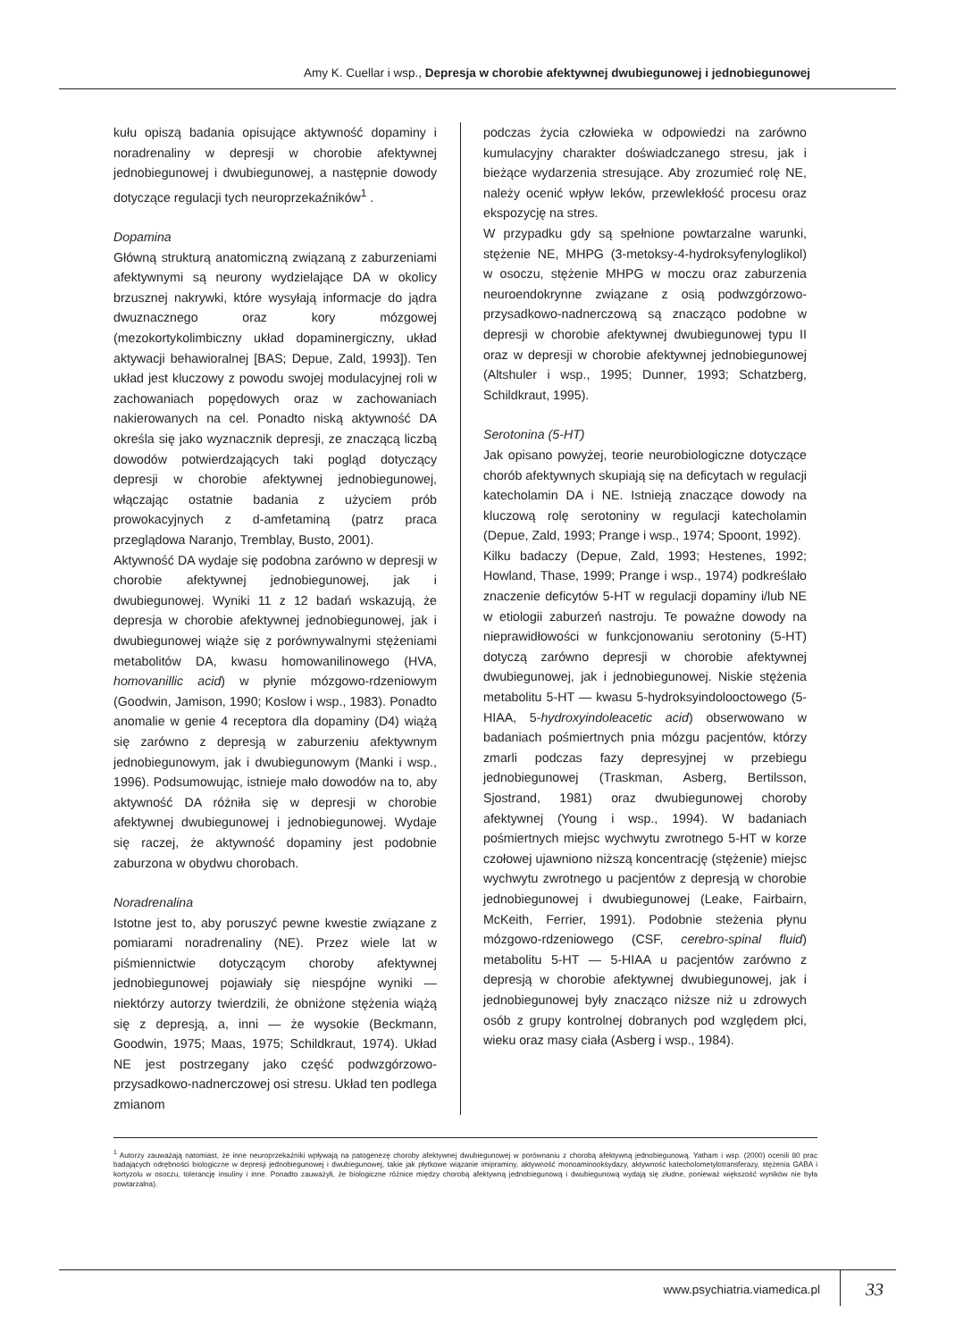Amy K. Cuellar i wsp., Depresja w chorobie afektywnej dwubiegunowej i jednobiegunowej
kułu opiszą badania opisujące aktywność dopaminy i noradrenaliny w depresji w chorobie afektywnej jednobiegunowej i dwubiegunowej, a następnie dowody dotyczące regulacji tych neuroprzekaźników<sup>1</sup> .
Dopamina
Główną strukturą anatomiczną związaną z zaburzeniami afektywnymi są neurony wydzielające DA w okolicy brzusznej nakrywki, które wysyłają informacje do jądra dwuznacznego oraz kory mózgowej (mezokortykolimbiczny układ dopaminergiczny, układ aktywacji behawioralnej [BAS; Depue, Zald, 1993]). Ten układ jest kluczowy z powodu swojej modulacyjnej roli w zachowaniach popędowych oraz w zachowaniach nakierowanych na cel. Ponadto niską aktywność DA określa się jako wyznacznik depresji, ze znaczącą liczbą dowodów potwierdzających taki pogląd dotyczący depresji w chorobie afektywnej jednobiegunowej, włączając ostatnie badania z użyciem prób prowokacyjnych z d-amfetaminą (patrz praca przeglądowa Naranjo, Tremblay, Busto, 2001).
Aktywność DA wydaje się podobna zarówno w depresji w chorobie afektywnej jednobiegunowej, jak i dwubiegunowej. Wyniki 11 z 12 badań wskazują, że depresja w chorobie afektywnej jednobiegunowej, jak i dwubiegunowej wiąże się z porównywalnymi stężeniami metabolitów DA, kwasu homowanilinowego (HVA, homovanillic acid) w płynie mózgowo-rdzeniowym (Goodwin, Jamison, 1990; Koslow i wsp., 1983). Ponadto anomalie w genie 4 receptora dla dopaminy (D4) wiążą się zarówno z depresją w zaburzeniu afektywnym jednobiegunowym, jak i dwubiegunowym (Manki i wsp., 1996). Podsumowując, istnieje mało dowodów na to, aby aktywność DA różniła się w depresji w chorobie afektywnej dwubiegunowej i jednobiegunowej. Wydaje się raczej, że aktywność dopaminy jest podobnie zaburzona w obydwu chorobach.
Noradrenalina
Istotne jest to, aby poruszyć pewne kwestie związane z pomiarami noradrenaliny (NE). Przez wiele lat w piśmiennictwie dotyczącym choroby afektywnej jednobiegunowej pojawiały się niespójne wyniki — niektórzy autorzy twierdzili, że obniżone stężenia wiążą się z depresją, a, inni — że wysokie (Beckmann, Goodwin, 1975; Maas, 1975; Schildkraut, 1974). Układ NE jest postrzegany jako część podwzgórzowo-przysadkowo-nadnerczowej osi stresu. Układ ten podlega zmianom
podczas życia człowieka w odpowiedzi na zarówno kumulacyjny charakter doświadczanego stresu, jak i bieżące wydarzenia stresujące. Aby zrozumieć rolę NE, należy ocenić wpływ leków, przewlekłość procesu oraz ekspozycję na stres.
W przypadku gdy są spełnione powtarzalne warunki, stężenie NE, MHPG (3-metoksy-4-hydroksyfenyloglikol) w osoczu, stężenie MHPG w moczu oraz zaburzenia neuroendokrynne związane z osią podwzgórzowo-przysadkowo-nadnerczową są znacząco podobne w depresji w chorobie afektywnej dwubiegunowej typu II oraz w depresji w chorobie afektywnej jednobiegunowej (Altshuler i wsp., 1995; Dunner, 1993; Schatzberg, Schildkraut, 1995).
Serotonina (5-HT)
Jak opisano powyżej, teorie neurobiologiczne dotyczące chorób afektywnych skupiają się na deficytach w regulacji katecholamin DA i NE. Istnieją znaczące dowody na kluczową rolę serotoniny w regulacji katecholamin (Depue, Zald, 1993; Prange i wsp., 1974; Spoont, 1992).
Kilku badaczy (Depue, Zald, 1993; Hestenes, 1992; Howland, Thase, 1999; Prange i wsp., 1974) podkreślało znaczenie deficytów 5-HT w regulacji dopaminy i/lub NE w etiologii zaburzeń nastroju. Te poważne dowody na nieprawidłowości w funkcjonowaniu serotoniny (5-HT) dotyczą zarówno depresji w chorobie afektywnej dwubiegunowej, jak i jednobiegunowej. Niskie stężenia metabolitu 5-HT — kwasu 5-hydroksyindolooctowego (5-HIAA, 5-hydroxyindoleacetic acid) obserwowano w badaniach pośmiertnych pnia mózgu pacjentów, którzy zmarli podczas fazy depresyjnej w przebiegu jednobiegunowej (Traskman, Asberg, Bertilsson, Sjostrand, 1981) oraz dwubiegunowej choroby afektywnej (Young i wsp., 1994). W badaniach pośmiertnych miejsc wychwytu zwrotnego 5-HT w korze czołowej ujawniono niższą koncentrację (stężenie) miejsc wychwytu zwrotnego u pacjentów z depresją w chorobie jednobiegunowej i dwubiegunowej (Leake, Fairbairn, McKeith, Ferrier, 1991). Podobnie steżenia płynu mózgowo-rdzeniowego (CSF, cerebro-spinal fluid) metabolitu 5-HT — 5-HIAA u pacjentów zarówno z depresją w chorobie afektywnej dwubiegunowej, jak i jednobiegunowej były znacząco niższe niż u zdrowych osób z grupy kontrolnej dobranych pod względem płci, wieku oraz masy ciała (Asberg i wsp., 1984).
<sup>1</sup> Autorzy zauważają natomiast, że inne neuroprzekaźniki wpływają na patogenezę choroby afektywnej dwubiegunowej w porównaniu z chorobą afektywną jednobiegunową. Yatham i wsp. (2000) ocenili 80 prac badających odrębności biologiczne w depresji jednobiegunowej i dwubiegunowej, takie jak płytkowe wiązanie imipraminy, aktywność monoaminooksydazy, aktywność katecholometylotransferazy, stężenia GABA i kortyzolu w osoczu, tolerancję insuliny i inne. Ponadto zauważyli, że biologiczne różnice między chorobą afektywną jednobiegunową i dwubiegunową wydają się złudne, ponieważ większość wyników nie była powtarzalna).
www.psychiatria.viamedica.pl 33